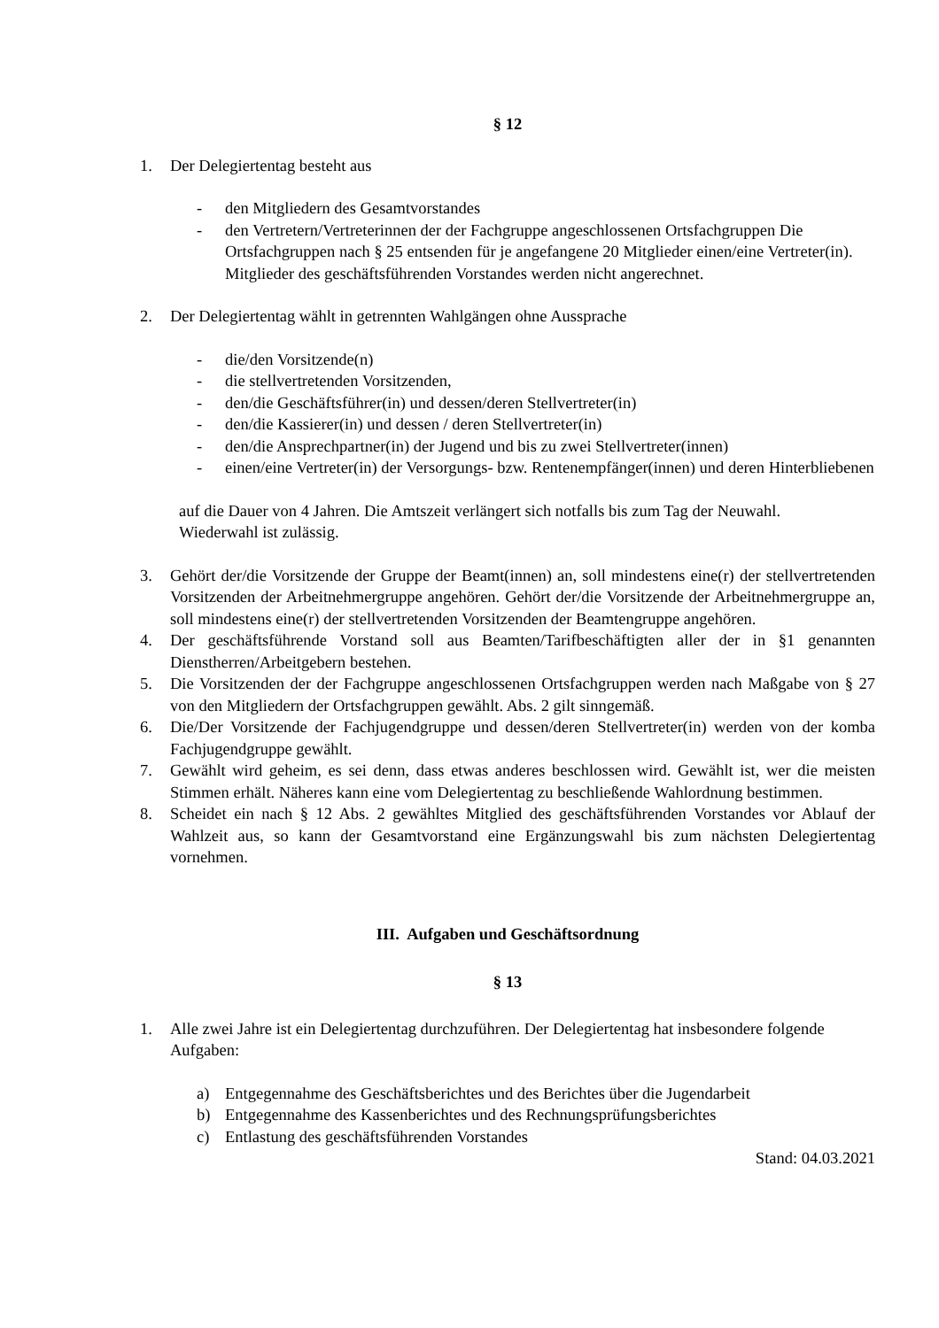§ 12
1. Der Delegiertentag besteht aus
- den Mitgliedern des Gesamtvorstandes
- den Vertretern/Vertreterinnen der der Fachgruppe angeschlossenen Ortsfachgruppen Die Ortsfachgruppen nach § 25 entsenden für je angefangene 20 Mitglieder einen/eine Vertreter(in). Mitglieder des geschäftsführenden Vorstandes werden nicht angerechnet.
2. Der Delegiertentag wählt in getrennten Wahlgängen ohne Aussprache
- die/den Vorsitzende(n)
- die stellvertretenden Vorsitzenden,
- den/die Geschäftsführer(in) und dessen/deren Stellvertreter(in)
- den/die Kassierer(in) und dessen / deren Stellvertreter(in)
- den/die Ansprechpartner(in) der Jugend und bis zu zwei Stellvertreter(innen)
- einen/eine Vertreter(in) der Versorgungs- bzw. Rentenempfänger(innen) und deren Hinterbliebenen
auf die Dauer von 4 Jahren. Die Amtszeit verlängert sich notfalls bis zum Tag der Neuwahl. Wiederwahl ist zulässig.
3. Gehört der/die Vorsitzende der Gruppe der Beamt(innen) an, soll mindestens eine(r) der stellvertretenden Vorsitzenden der Arbeitnehmergruppe angehören. Gehört der/die Vorsitzende der Arbeitnehmergruppe an, soll mindestens eine(r) der stellvertretenden Vorsitzenden der Beamtengruppe angehören.
4. Der geschäftsführende Vorstand soll aus Beamten/Tarifbeschäftigten aller der in §1 genannten Dienstherren/Arbeitgebern bestehen.
5. Die Vorsitzenden der der Fachgruppe angeschlossenen Ortsfachgruppen werden nach Maßgabe von § 27 von den Mitgliedern der Ortsfachgruppen gewählt. Abs. 2 gilt sinngemäß.
6. Die/Der Vorsitzende der Fachjugendgruppe und dessen/deren Stellvertreter(in) werden von der komba Fachjugendgruppe gewählt.
7. Gewählt wird geheim, es sei denn, dass etwas anderes beschlossen wird. Gewählt ist, wer die meisten Stimmen erhält. Näheres kann eine vom Delegiertentag zu beschließende Wahlordnung bestimmen.
8. Scheidet ein nach § 12 Abs. 2 gewähltes Mitglied des geschäftsführenden Vorstandes vor Ablauf der Wahlzeit aus, so kann der Gesamtvorstand eine Ergänzungswahl bis zum nächsten Delegiertentag vornehmen.
III. Aufgaben und Geschäftsordnung
§ 13
1. Alle zwei Jahre ist ein Delegiertentag durchzuführen. Der Delegiertentag hat insbesondere folgende Aufgaben:
a) Entgegennahme des Geschäftsberichtes und des Berichtes über die Jugendarbeit
b) Entgegennahme des Kassenberichtes und des Rechnungsprüfungsberichtes
c) Entlastung des geschäftsführenden Vorstandes
Stand: 04.03.2021